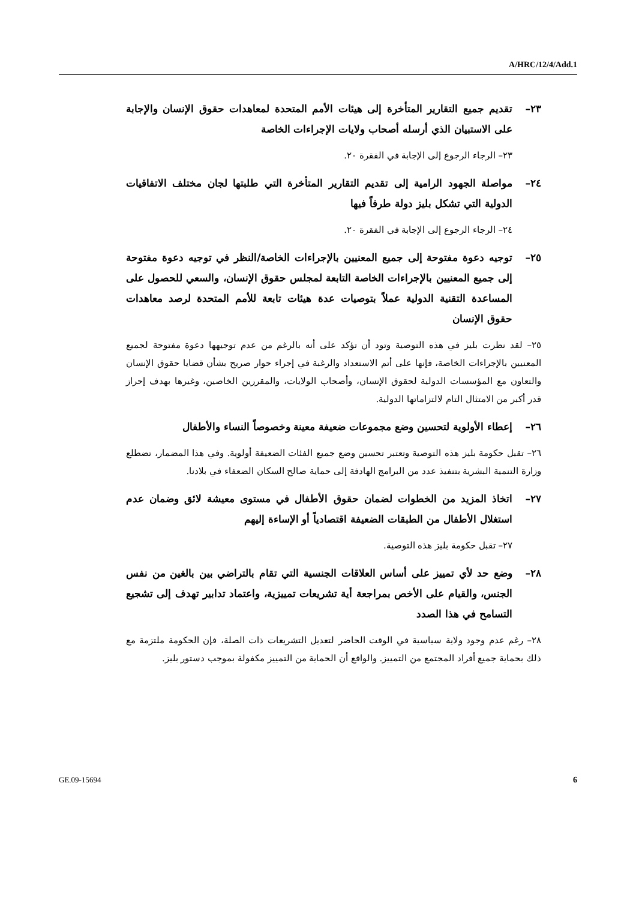A/HRC/12/4/Add.1
٢٣– تقديم جميع التقارير المتأخرة إلى هيئات الأمم المتحدة لمعاهدات حقوق الإنسان والإجابة على الاستبيان الذي أرسله أصحاب ولايات الإجراءات الخاصة
٢٣– الرجاء الرجوع إلى الإجابة في الفقرة ٢٠.
٢٤– مواصلة الجهود الرامية إلى تقديم التقارير المتأخرة التي طلبتها لجان مختلف الاتفاقيات الدولية التي تشكل بليز دولة طرفاً فيها
٢٤– الرجاء الرجوع إلى الإجابة في الفقرة ٢٠.
٢٥– توجيه دعوة مفتوحة إلى جميع المعنيين بالإجراءات الخاصة/النظر في توجيه دعوة مفتوحة إلى جميع المعنيين بالإجراءات الخاصة التابعة لمجلس حقوق الإنسان، والسعي للحصول على المساعدة التقنية الدولية عملاً بتوصيات عدة هيئات تابعة للأمم المتحدة لرصد معاهدات حقوق الإنسان
٢٥– لقد نظرت بليز في هذه التوصية وتود أن تؤكد على أنه بالرغم من عدم توجيهها دعوة مفتوحة لجميع المعنيين بالإجراءات الخاصة، فإنها على أتم الاستعداد والرغبة في إجراء حوار صريح بشأن قضايا حقوق الإنسان والتعاون مع المؤسسات الدولية لحقوق الإنسان، وأصحاب الولايات، والمقررين الخاصين، وغيرها بهدف إحراز قدر أكبر من الامتثال التام لالتزاماتها الدولية.
٢٦– إعطاء الأولوية لتحسين وضع مجموعات ضعيفة معينة وخصوصاً النساء والأطفال
٢٦– تقبل حكومة بليز هذه التوصية وتعتبر تحسين وضع جميع الفئات الضعيفة أولوية. وفي هذا المضمار، تضطلع وزارة التنمية البشرية بتنفيذ عدد من البرامج الهادفة إلى حماية صالح السكان الضعفاء في بلادنا.
٢٧– اتخاذ المزيد من الخطوات لضمان حقوق الأطفال في مستوى معيشة لائق وضمان عدم استغلال الأطفال من الطبقات الضعيفة اقتصادياً أو الإساءة إليهم
٢٧– تقبل حكومة بليز هذه التوصية.
٢٨– وضع حد لأي تمييز على أساس العلاقات الجنسية التي تقام بالتراضي بين بالغين من نفس الجنس، والقيام على الأخص بمراجعة أية تشريعات تمييزية، واعتماد تدابير تهدف إلى تشجيع التسامح في هذا الصدد
٢٨– رغم عدم وجود ولاية سياسية في الوقت الحاضر لتعديل التشريعات ذات الصلة، فإن الحكومة ملتزمة مع ذلك بحماية جميع أفراد المجتمع من التمييز. والواقع أن الحماية من التمييز مكفولة بموجب دستور بليز.
GE.09-15694 6